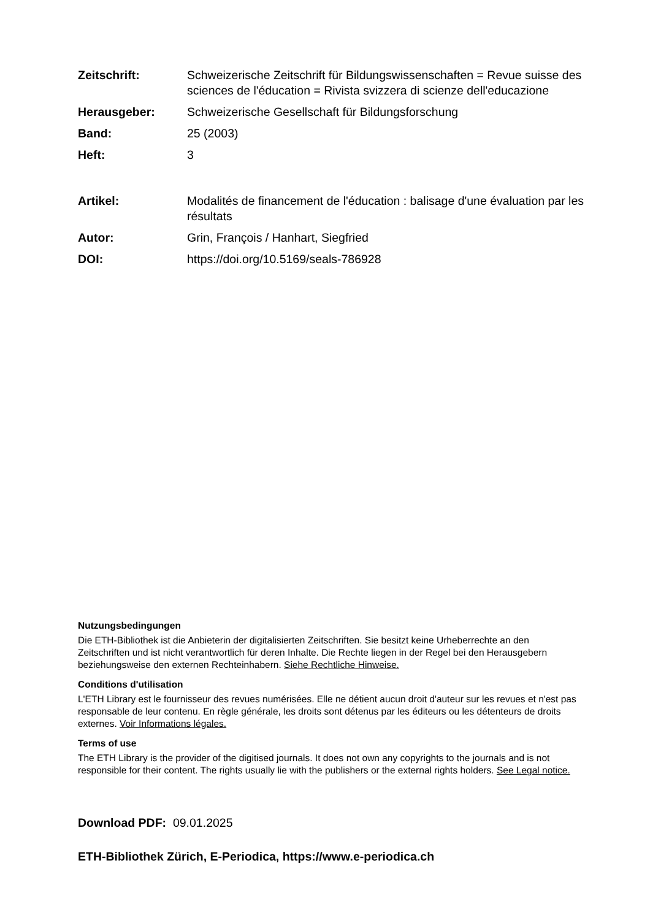Zeitschrift: Schweizerische Zeitschrift für Bildungswissenschaften = Revue suisse des sciences de l'éducation = Rivista svizzera di scienze dell'educazione
Herausgeber: Schweizerische Gesellschaft für Bildungsforschung
Band: 25 (2003)
Heft: 3
Artikel: Modalités de financement de l'éducation : balisage d'une évaluation par les résultats
Autor: Grin, François / Hanhart, Siegfried
DOI: https://doi.org/10.5169/seals-786928
Nutzungsbedingungen
Die ETH-Bibliothek ist die Anbieterin der digitalisierten Zeitschriften. Sie besitzt keine Urheberrechte an den Zeitschriften und ist nicht verantwortlich für deren Inhalte. Die Rechte liegen in der Regel bei den Herausgebern beziehungsweise den externen Rechteinhabern. Siehe Rechtliche Hinweise.
Conditions d'utilisation
L'ETH Library est le fournisseur des revues numérisées. Elle ne détient aucun droit d'auteur sur les revues et n'est pas responsable de leur contenu. En règle générale, les droits sont détenus par les éditeurs ou les détenteurs de droits externes. Voir Informations légales.
Terms of use
The ETH Library is the provider of the digitised journals. It does not own any copyrights to the journals and is not responsible for their content. The rights usually lie with the publishers or the external rights holders. See Legal notice.
Download PDF: 09.01.2025
ETH-Bibliothek Zürich, E-Periodica, https://www.e-periodica.ch